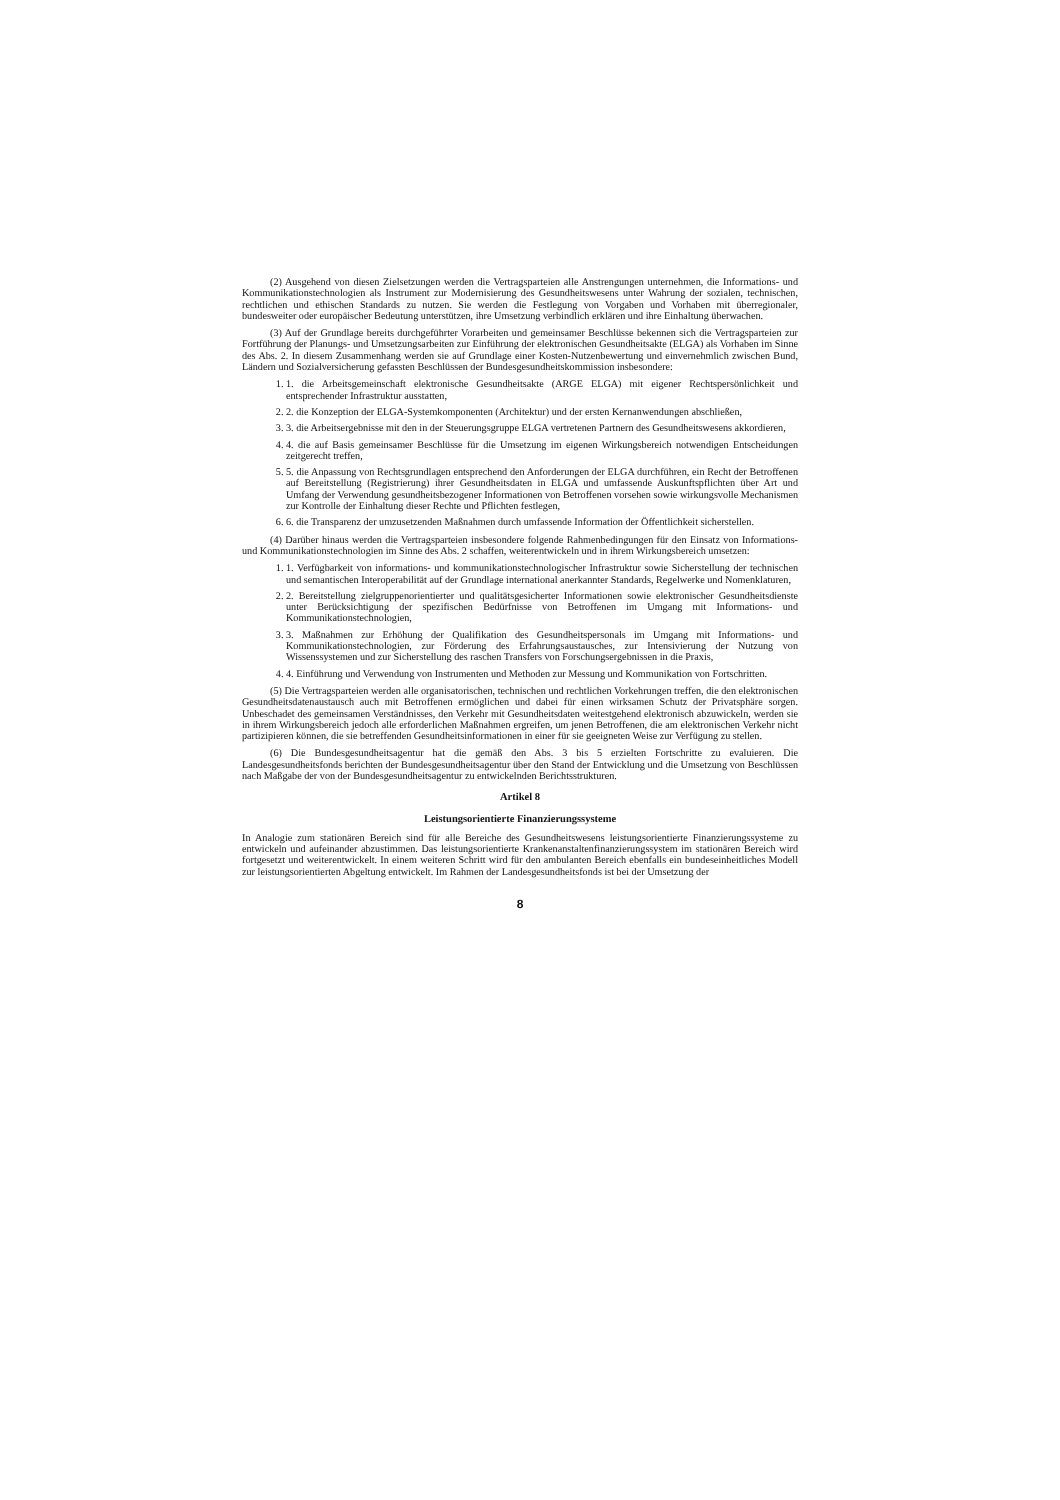(2) Ausgehend von diesen Zielsetzungen werden die Vertragsparteien alle Anstrengungen unternehmen, die Informations- und Kommunikationstechnologien als Instrument zur Modernisierung des Gesundheitswesens unter Wahrung der sozialen, technischen, rechtlichen und ethischen Standards zu nutzen. Sie werden die Festlegung von Vorgaben und Vorhaben mit überregionaler, bundesweiter oder europäischer Bedeutung unterstützen, ihre Umsetzung verbindlich erklären und ihre Einhaltung überwachen.
(3) Auf der Grundlage bereits durchgeführter Vorarbeiten und gemeinsamer Beschlüsse bekennen sich die Vertragsparteien zur Fortführung der Planungs- und Umsetzungsarbeiten zur Einführung der elektronischen Gesundheitsakte (ELGA) als Vorhaben im Sinne des Abs. 2. In diesem Zusammenhang werden sie auf Grundlage einer Kosten-Nutzenbewertung und einvernehmlich zwischen Bund, Ländern und Sozialversicherung gefassten Beschlüssen der Bundesgesundheitskommission insbesondere:
1. 1. die Arbeitsgemeinschaft elektronische Gesundheitsakte (ARGE ELGA) mit eigener Rechtspersönlichkeit und entsprechender Infrastruktur ausstatten,
2. 2. die Konzeption der ELGA-Systemkomponenten (Architektur) und der ersten Kernanwendungen abschließen,
3. 3. die Arbeitsergebnisse mit den in der Steuerungsgruppe ELGA vertretenen Partnern des Gesundheitswesens akkordieren,
4. 4. die auf Basis gemeinsamer Beschlüsse für die Umsetzung im eigenen Wirkungsbereich notwendigen Entscheidungen zeitgerecht treffen,
5. 5. die Anpassung von Rechtsgrundlagen entsprechend den Anforderungen der ELGA durchführen, ein Recht der Betroffenen auf Bereitstellung (Registrierung) ihrer Gesundheitsdaten in ELGA und umfassende Auskunftspflichten über Art und Umfang der Verwendung gesundheitsbezogener Informationen von Betroffenen vorsehen sowie wirkungsvolle Mechanismen zur Kontrolle der Einhaltung dieser Rechte und Pflichten festlegen,
6. 6. die Transparenz der umzusetzenden Maßnahmen durch umfassende Information der Öffentlichkeit sicherstellen.
(4) Darüber hinaus werden die Vertragsparteien insbesondere folgende Rahmenbedingungen für den Einsatz von Informations- und Kommunikationstechnologien im Sinne des Abs. 2 schaffen, weiterentwickeln und in ihrem Wirkungsbereich umsetzen:
1. 1. Verfügbarkeit von informations- und kommunikationstechnologischer Infrastruktur sowie Sicherstellung der technischen und semantischen Interoperabilität auf der Grundlage international anerkannter Standards, Regelwerke und Nomenklaturen,
2. 2. Bereitstellung zielgruppenorientierter und qualitätsgesicherter Informationen sowie elektronischer Gesundheitsdienste unter Berücksichtigung der spezifischen Bedürfnisse von Betroffenen im Umgang mit Informations- und Kommunikationstechnologien,
3. 3. Maßnahmen zur Erhöhung der Qualifikation des Gesundheitspersonals im Umgang mit Informations- und Kommunikationstechnologien, zur Förderung des Erfahrungsaustausches, zur Intensivierung der Nutzung von Wissenssystemen und zur Sicherstellung des raschen Transfers von Forschungsergebnissen in die Praxis,
4. 4. Einführung und Verwendung von Instrumenten und Methoden zur Messung und Kommunikation von Fortschritten.
(5) Die Vertragsparteien werden alle organisatorischen, technischen und rechtlichen Vorkehrungen treffen, die den elektronischen Gesundheitsdatenaustausch auch mit Betroffenen ermöglichen und dabei für einen wirksamen Schutz der Privatsphäre sorgen. Unbeschadet des gemeinsamen Verständnisses, den Verkehr mit Gesundheitsdaten weitestgehend elektronisch abzuwickeln, werden sie in ihrem Wirkungsbereich jedoch alle erforderlichen Maßnahmen ergreifen, um jenen Betroffenen, die am elektronischen Verkehr nicht partizipieren können, die sie betreffenden Gesundheitsinformationen in einer für sie geeigneten Weise zur Verfügung zu stellen.
(6) Die Bundesgesundheitsagentur hat die gemäß den Abs. 3 bis 5 erzielten Fortschritte zu evaluieren. Die Landesgesundheitsfonds berichten der Bundesgesundheitsagentur über den Stand der Entwicklung und die Umsetzung von Beschlüssen nach Maßgabe der von der Bundesgesundheitsagentur zu entwickelnden Berichtsstrukturen.
Artikel 8
Leistungsorientierte Finanzierungssysteme
In Analogie zum stationären Bereich sind für alle Bereiche des Gesundheitswesens leistungsorientierte Finanzierungssysteme zu entwickeln und aufeinander abzustimmen. Das leistungsorientierte Krankenanstaltenfinanzierungssystem im stationären Bereich wird fortgesetzt und weiterentwickelt. In einem weiteren Schritt wird für den ambulanten Bereich ebenfalls ein bundeseinheitliches Modell zur leistungsorientierten Abgeltung entwickelt. Im Rahmen der Landesgesundheitsfonds ist bei der Umsetzung der
8